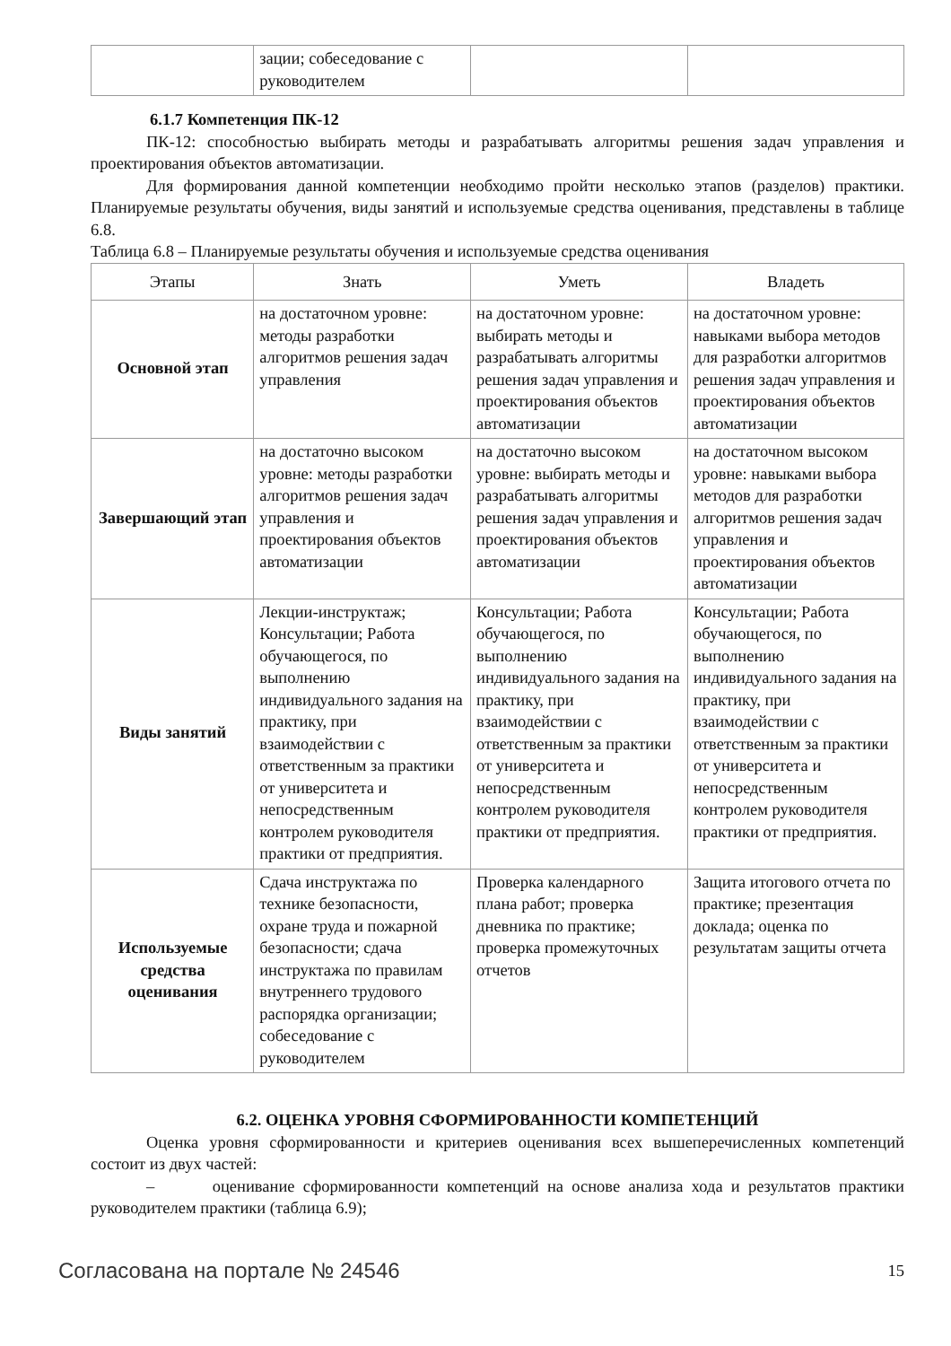| | зации; собеседование с руководителем | | |
6.1.7 Компетенция ПК-12
ПК-12: способностью выбирать методы и разрабатывать алгоритмы решения задач управления и проектирования объектов автоматизации.
Для формирования данной компетенции необходимо пройти несколько этапов (разделов) практики. Планируемые результаты обучения, виды занятий и используемые средства оценивания, представлены в таблице 6.8.
Таблица 6.8 – Планируемые результаты обучения и используемые средства оценивания
| Этапы | Знать | Уметь | Владеть |
| --- | --- | --- | --- |
| Основной этап | на достаточном уровне: методы разработки алгоритмов решения задач управления | на достаточном уровне: выбирать методы и разрабатывать алгоритмы решения задач управления и проектирования объектов автоматизации | на достаточном уровне: навыками выбора методов для разработки алгоритмов решения задач управления и проектирования объектов автоматизации |
| Завершающий этап | на достаточно высоком уровне: методы разработки алгоритмов решения задач управления и проектирования объектов автоматизации | на достаточно высоком уровне: выбирать методы и разрабатывать алгоритмы решения задач управления и проектирования объектов автоматизации | на достаточном высоком уровне: навыками выбора методов для разработки алгоритмов решения задач управления и проектирования объектов автоматизации |
| Виды занятий | Лекции-инструктаж; Консультации; Работа обучающегося, по выполнению индивидуального задания на практику, при взаимодействии с ответственным за практики от университета и непосредственным контролем руководителя практики от предприятия. | Консультации; Работа обучающегося, по выполнению индивидуального задания на практику, при взаимодействии с ответственным за практики от университета и непосредственным контролем руководителя практики от предприятия. | Консультации; Работа обучающегося, по выполнению индивидуального задания на практику, при взаимодействии с ответственным за практики от университета и непосредственным контролем руководителя практики от предприятия. |
| Используемые средства оценивания | Сдача инструктажа по технике безопасности, охране труда и пожарной безопасности; сдача инструктажа по правилам внутреннего трудового распорядка организации; собеседование с руководителем | Проверка календарного плана работ; проверка дневника по практике; проверка промежуточных отчетов | Защита итогового отчета по практике; презентация доклада; оценка по результатам защиты отчета |
6.2. ОЦЕНКА УРОВНЯ СФОРМИРОВАННОСТИ КОМПЕТЕНЦИЙ
Оценка уровня сформированности и критериев оценивания всех вышеперечисленных компетенций состоит из двух частей:
– оценивание сформированности компетенций на основе анализа хода и результатов практики руководителем практики (таблица 6.9);
Согласована на портале № 24546 15